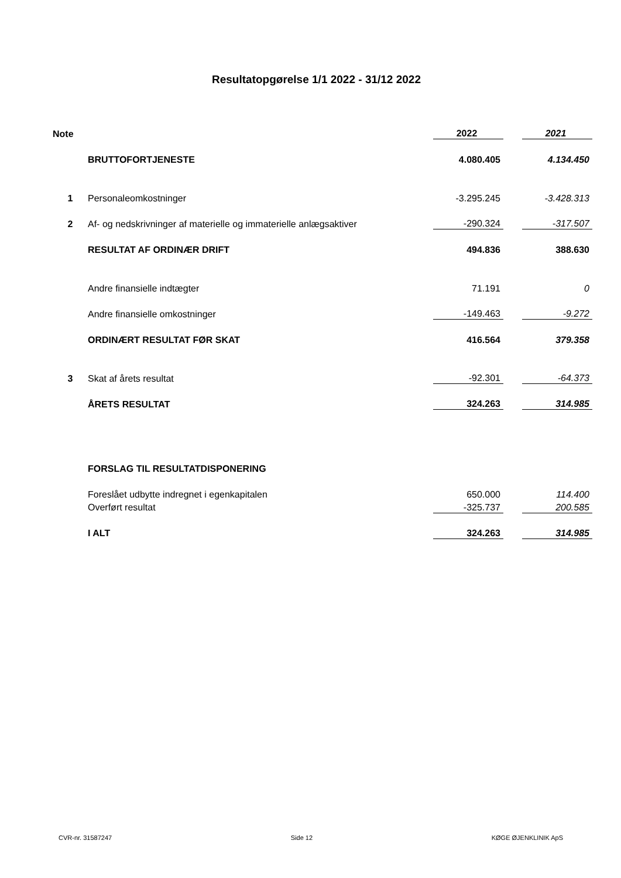Resultatopgørelse 1/1 2022 - 31/12 2022
| Note | | 2022 | | 2021 |
| | BRUTTOFORTJENESTE | 4.080.405 | | 4.134.450 |
| 1 | Personaleomkostninger | -3.295.245 | | -3.428.313 |
| 2 | Af- og nedskrivninger af materielle og immaterielle anlægsaktiver | -290.324 | | -317.507 |
| | RESULTAT AF ORDINÆR DRIFT | 494.836 | | 388.630 |
| | Andre finansielle indtægter | 71.191 | | 0 |
| | Andre finansielle omkostninger | -149.463 | | -9.272 |
| | ORDINÆRT RESULTAT FØR SKAT | 416.564 | | 379.358 |
| 3 | Skat af årets resultat | -92.301 | | -64.373 |
| | ÅRETS RESULTAT | 324.263 | | 314.985 |
| | FORSLAG TIL RESULTATDISPONERING | | | |
| | Foreslået udbytte indregnet i egenkapitalen | 650.000 | | 114.400 |
| | Overført resultat | -325.737 | | 200.585 |
| | I ALT | 324.263 | | 314.985 |
CVR-nr. 31587247 Side 12 KØGE ØJENKLINIK ApS